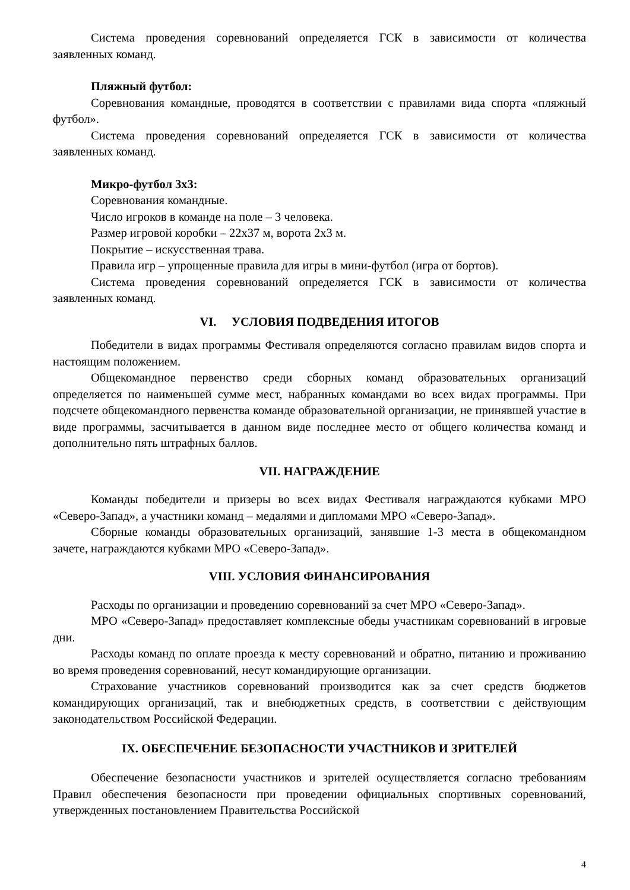Система проведения соревнований определяется ГСК в зависимости от количества заявленных команд.
Пляжный футбол:
Соревнования командные, проводятся в соответствии с правилами вида спорта «пляжный футбол».
Система проведения соревнований определяется ГСК в зависимости от количества заявленных команд.
Микро-футбол 3х3:
Соревнования командные.
Число игроков в команде на поле – 3 человека.
Размер игровой коробки – 22х37 м, ворота 2х3 м.
Покрытие – искусственная трава.
Правила игр – упрощенные правила для игры в мини-футбол (игра от бортов).
Система проведения соревнований определяется ГСК в зависимости от количества заявленных команд.
VI. УСЛОВИЯ ПОДВЕДЕНИЯ ИТОГОВ
Победители в видах программы Фестиваля определяются согласно правилам видов спорта и настоящим положением.
Общекомандное первенство среди сборных команд образовательных организаций определяется по наименьшей сумме мест, набранных командами во всех видах программы. При подсчете общекомандного первенства команде образовательной организации, не принявшей участие в виде программы, засчитывается в данном виде последнее место от общего количества команд и дополнительно пять штрафных баллов.
VII. НАГРАЖДЕНИЕ
Команды победители и призеры во всех видах Фестиваля награждаются кубками МРО «Северо-Запад», а участники команд – медалями и дипломами МРО «Северо-Запад».
Сборные команды образовательных организаций, занявшие 1-3 места в общекомандном зачете, награждаются кубками МРО «Северо-Запад».
VIII. УСЛОВИЯ ФИНАНСИРОВАНИЯ
Расходы по организации и проведению соревнований за счет МРО «Северо-Запад».
МРО «Северо-Запад» предоставляет комплексные обеды участникам соревнований в игровые дни.
Расходы команд по оплате проезда к месту соревнований и обратно, питанию и проживанию во время проведения соревнований, несут командирующие организации.
Страхование участников соревнований производится как за счет средств бюджетов командирующих организаций, так и внебюджетных средств, в соответствии с действующим законодательством Российской Федерации.
IX. ОБЕСПЕЧЕНИЕ БЕЗОПАСНОСТИ УЧАСТНИКОВ И ЗРИТЕЛЕЙ
Обеспечение безопасности участников и зрителей осуществляется согласно требованиям Правил обеспечения безопасности при проведении официальных спортивных соревнований, утвержденных постановлением Правительства Российской
4